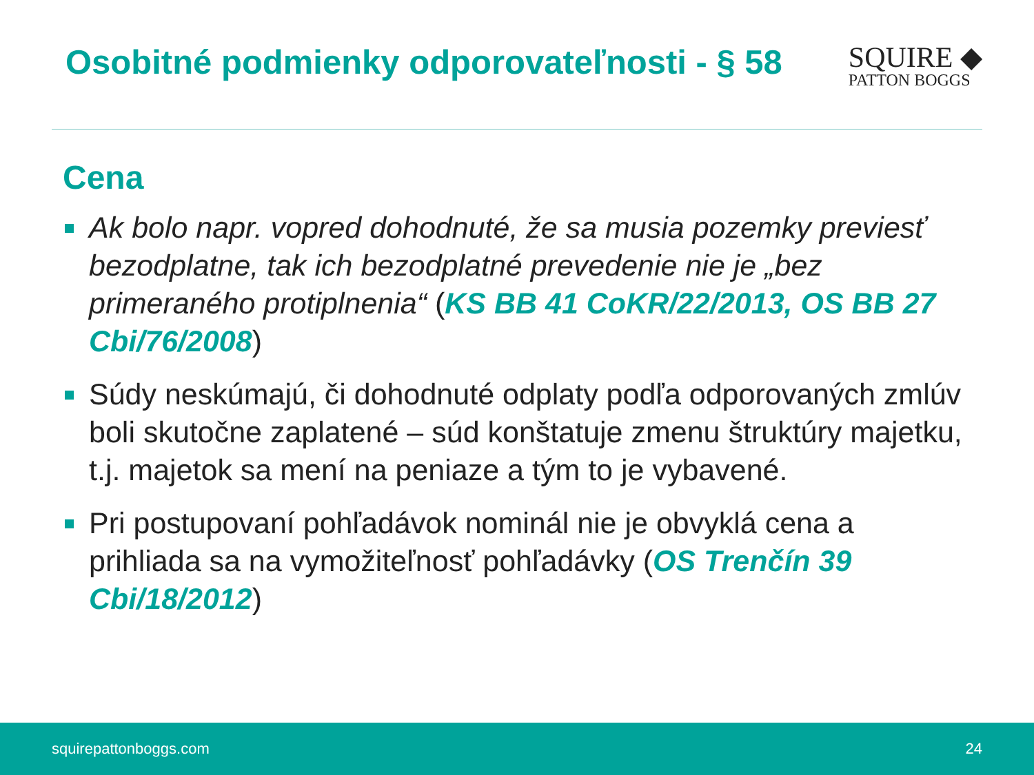Osobitné podmienky odporovateľnosti - § 58
SQUIRE ◆
PATTON BOGGS
Cena
Ak bolo napr. vopred dohodnuté, že sa musia pozemky previesť bezodplatne, tak ich bezodplatné prevedenie nie je „bez primeraného protiplnenia“ (KS BB 41 CoKR/22/2013, OS BB 27 Cbi/76/2008)
Súdy neskúmajú, či dohodnuté odplaty podľa odporovaných zmlúv boli skutočne zaplatené – súd konštatuje zmenu štruktúry majetku, t.j. majetok sa mení na peniaze a tým to je vybavené.
Pri postupovaní pohľadávok nominál nie je obvyklá cena a prihliada sa na vymožiteľnosť pohľadávky (OS Trenčín 39 Cbi/18/2012)
squirepattonboggs.com 24